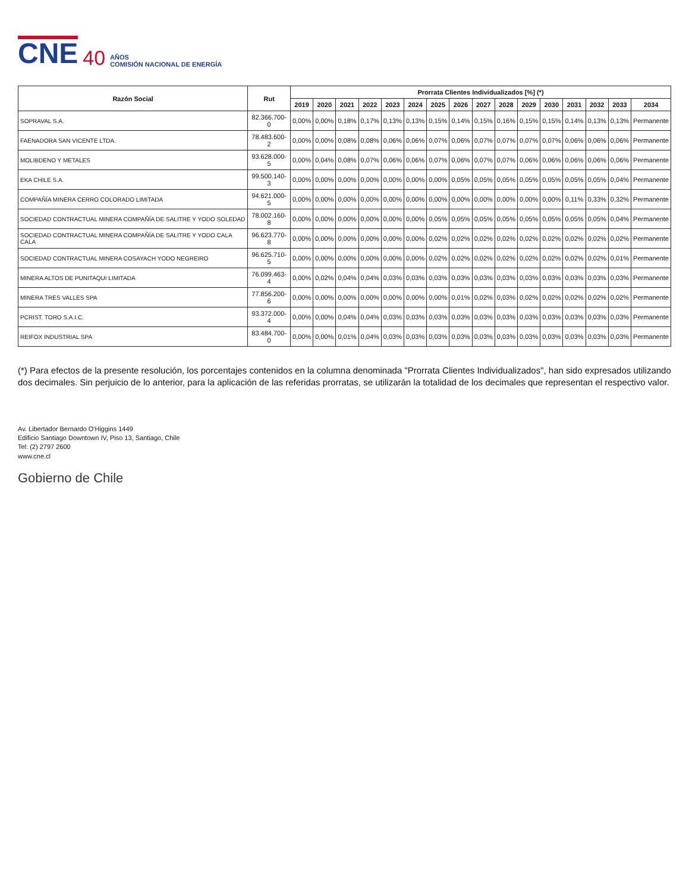CNE 40 AÑOS
COMISIÓN NACIONAL DE ENERGÍA
| Razón Social | Rut | Prorrata Clientes Individualizados [%] (*) | | | | | | | | | | | | | | | |
| --- | --- | --- | --- | --- | --- | --- | --- | --- | --- | --- | --- | --- | --- | --- | --- | --- | --- |
| | | 2019 | 2020 | 2021 | 2022 | 2023 | 2024 | 2025 | 2026 | 2027 | 2028 | 2029 | 2030 | 2031 | 2032 | 2033 | 2034 |
| SOPRAVAL S.A. | 82.366.700-0 | 0,00% | 0,00% | 0,18% | 0,17% | 0,13% | 0,13% | 0,15% | 0,14% | 0,15% | 0,16% | 0,15% | 0,15% | 0,14% | 0,13% | 0,13% | Permanente |
| FAENADORA SAN VICENTE LTDA. | 78.483.600-2 | 0,00% | 0,00% | 0,08% | 0,08% | 0,06% | 0,06% | 0,07% | 0,06% | 0,07% | 0,07% | 0,07% | 0,07% | 0,06% | 0,06% | 0,06% | Permanente |
| MOLIBDENO Y METALES | 93.628.000-5 | 0,00% | 0,04% | 0,08% | 0,07% | 0,06% | 0,06% | 0,07% | 0,06% | 0,07% | 0,07% | 0,06% | 0,06% | 0,06% | 0,06% | 0,06% | Permanente |
| EKA CHILE S.A. | 99.500.140-3 | 0,00% | 0,00% | 0,00% | 0,00% | 0,00% | 0,00% | 0,00% | 0,05% | 0,05% | 0,05% | 0,05% | 0,05% | 0,05% | 0,05% | 0,04% | Permanente |
| COMPAÑÍA MINERA CERRO COLORADO LIMITADA | 94.621.000-5 | 0,00% | 0,00% | 0,00% | 0,00% | 0,00% | 0,00% | 0,00% | 0,00% | 0,00% | 0,00% | 0,00% | 0,00% | 0,11% | 0,33% | 0,32% | Permanente |
| SOCIEDAD CONTRACTUAL MINERA COMPAÑÍA DE SALITRE Y YODO SOLEDAD | 78.002.160-8 | 0,00% | 0,00% | 0,00% | 0,00% | 0,00% | 0,00% | 0,05% | 0,05% | 0,05% | 0,05% | 0,05% | 0,05% | 0,05% | 0,05% | 0,04% | Permanente |
| SOCIEDAD CONTRACTUAL MINERA COMPAÑÍA DE SALITRE Y YODO CALA CALA | 96.623.770-8 | 0,00% | 0,00% | 0,00% | 0,00% | 0,00% | 0,00% | 0,02% | 0,02% | 0,02% | 0,02% | 0,02% | 0,02% | 0,02% | 0,02% | 0,02% | Permanente |
| SOCIEDAD CONTRACTUAL MINERA COSAYACH YODO NEGREIRO | 96.625.710-5 | 0,00% | 0,00% | 0,00% | 0,00% | 0,00% | 0,00% | 0,02% | 0,02% | 0,02% | 0,02% | 0,02% | 0,02% | 0,02% | 0,02% | 0,01% | Permanente |
| MINERA ALTOS DE PUNITAQUI LIMITADA | 76.099.463-4 | 0,00% | 0,02% | 0,04% | 0,04% | 0,03% | 0,03% | 0,03% | 0,03% | 0,03% | 0,03% | 0,03% | 0,03% | 0,03% | 0,03% | 0,03% | Permanente |
| MINERA TRES VALLES SPA | 77.856.200-6 | 0,00% | 0,00% | 0,00% | 0,00% | 0,00% | 0,00% | 0,00% | 0,01% | 0,02% | 0,03% | 0,02% | 0,02% | 0,02% | 0,02% | 0,02% | Permanente |
| PCRIST. TORO S.A.I.C. | 93.372.000-4 | 0,00% | 0,00% | 0,04% | 0,04% | 0,03% | 0,03% | 0,03% | 0,03% | 0,03% | 0,03% | 0,03% | 0,03% | 0,03% | 0,03% | 0,03% | Permanente |
| REIFOX INDUSTRIAL SPA | 83.484.700-0 | 0,00% | 0,00% | 0,01% | 0,04% | 0,03% | 0,03% | 0,03% | 0,03% | 0,03% | 0,03% | 0,03% | 0,03% | 0,03% | 0,03% | 0,03% | Permanente |
(*) Para efectos de la presente resolución, los porcentajes contenidos en la columna denominada "Prorrata Clientes Individualizados", han sido expresados utilizando dos decimales. Sin perjuicio de lo anterior, para la aplicación de las referidas prorratas, se utilizarán la totalidad de los decimales que representan el respectivo valor.
Av. Libertador Bernardo O'Higgins 1449
Edificio Santiago Downtown IV, Piso 13, Santiago, Chile
Tel: (2) 2797 2600
www.cne.cl
Gobierno de Chile